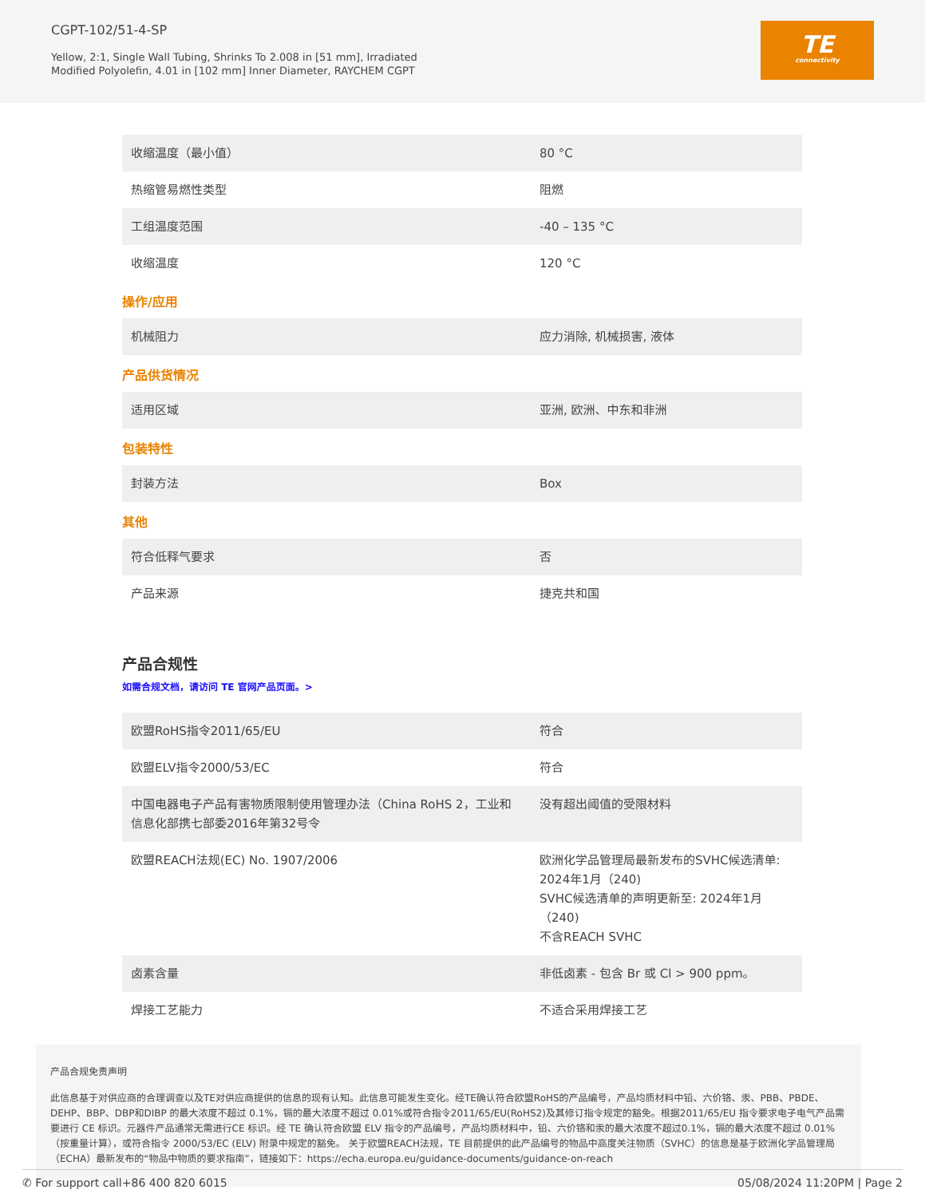CGPT-102/51-4-SP
Yellow, 2:1, Single Wall Tubing, Shrinks To 2.008 in [51 mm], Irradiated Modified Polyolefin, 4.01 in [102 mm] Inner Diameter, RAYCHEM CGPT
TE
connectivity
| 收缩温度（最小值） | 80 °C |
| 热缩管易燃性类型 | 阻燃 |
| 工组温度范围 | -40 – 135 °C |
| 收缩温度 | 120 °C |
操作/应用
| 机械阻力 | 应力消除, 机械损害, 液体 |
产品供货情况
| 适用区域 | 亚洲, 欧洲、中东和非洲 |
包装特性
| 封装方法 | Box |
其他
| 符合低释气要求 | 否 |
| 产品来源 | 捷克共和国 |
产品合规性
如需合规文档，请访问 TE 官网产品页面。>
| 欧盟RoHS指令2011/65/EU | 符合 |
| 欧盟ELV指令2000/53/EC | 符合 |
| 中国电器电子产品有害物质限制使用管理办法（China RoHS 2，工业和信息化部携七部委2016年第32号令 | 没有超出阈值的受限材料 |
| 欧盟REACH法规(EC) No. 1907/2006 | 欧洲化学品管理局最新发布的SVHC候选清单: 2024年1月（240) SVHC候选清单的声明更新至: 2024年1月（240) 不含REACH SVHC |
| 卤素含量 | 非低卤素 - 包含 Br 或 Cl > 900 ppm。 |
| 焊接工艺能力 | 不适合采用焊接工艺 |
产品合规免责声明
此信息基于对供应商的合理调查以及TE对供应商提供的信息的现有认知。此信息可能发生变化。经TE确认符合欧盟RoHS的产品编号，产品均质材料中铅、六价铬、汞、PBB、PBDE、 DEHP、BBP、DBP和DIBP 的最大浓度不超过 0.1%，镉的最大浓度不超过 0.01%或符合指令2011/65/EU(RoHS2)及其修订指令规定的豁免。根据2011/65/EU 指令要求电子电气产品需要进行 CE 标识。元器件产品通常无需进行CE 标识。经 TE 确认符合欧盟 ELV 指令的产品编号，产品均质材料中，铅、六价铬和汞的最大浓度不超过0.1%，镉的最大浓度不超过 0.01%（按重量计算），或符合指令 2000/53/EC (ELV) 附录中规定的豁免。 关于欧盟REACH法规，TE 目前提供的此产品编号的物品中高度关注物质（SVHC）的信息是基于欧洲化学品管理局（ECHA）最新发布的“物品中物质的要求指南”，链接如下：https://echa.europa.eu/guidance-documents/guidance-on-reach
✆ For support call+86 400 820 6015 05/08/2024 11:20PM | Page 2